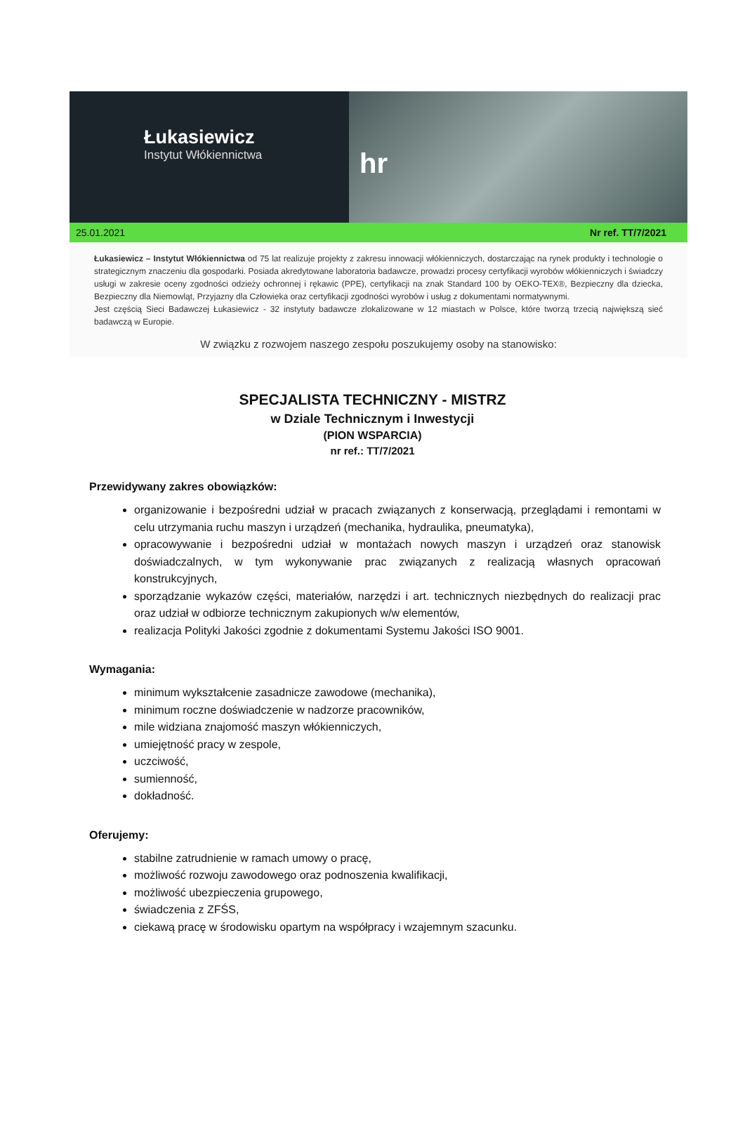Łukasiewicz
Instytut Włókiennictwa
hr
25.01.2021 Nr ref. TT/7/2021
Łukasiewicz – Instytut Włókiennictwa od 75 lat realizuje projekty z zakresu innowacji włókienniczych, dostarczając na rynek produkty i technologie o strategicznym znaczeniu dla gospodarki. Posiada akredytowane laboratoria badawcze, prowadzi procesy certyfikacji wyrobów włókienniczych i świadczy usługi w zakresie oceny zgodności odzieży ochronnej i rękawic (PPE), certyfikacji na znak Standard 100 by OEKO-TEX®, Bezpieczny dla dziecka, Bezpieczny dla Niemowląt, Przyjazny dla Człowieka oraz certyfikacji zgodności wyrobów i usług z dokumentami normatywnymi.
Jest częścią Sieci Badawczej Łukasiewicz - 32 instytuty badawcze zlokalizowane w 12 miastach w Polsce, które tworzą trzecią największą sieć badawczą w Europie.
W związku z rozwojem naszego zespołu poszukujemy osoby na stanowisko:
SPECJALISTA TECHNICZNY - MISTRZ
w Dziale Technicznym i Inwestycji
(PION WSPARCIA)
nr ref.: TT/7/2021
Przewidywany zakres obowiązków:
organizowanie i bezpośredni udział w pracach związanych z konserwacją, przeglądami i remontami w celu utrzymania ruchu maszyn i urządzeń (mechanika, hydraulika, pneumatyka),
opracowywanie i bezpośredni udział w montażach nowych maszyn i urządzeń oraz stanowisk doświadczalnych, w tym wykonywanie prac związanych z realizacją własnych opracowań konstrukcyjnych,
sporządzanie wykazów części, materiałów, narzędzi i art. technicznych niezbędnych do realizacji prac oraz udział w odbiorze technicznym zakupionych w/w elementów,
realizacja Polityki Jakości zgodnie z dokumentami Systemu Jakości ISO 9001.
Wymagania:
minimum wykształcenie zasadnicze zawodowe (mechanika),
minimum roczne doświadczenie w nadzorze pracowników,
mile widziana znajomość maszyn włókienniczych,
umiejętność pracy w zespole,
uczciwość,
sumienność,
dokładność.
Oferujemy:
stabilne zatrudnienie w ramach umowy o pracę,
możliwość rozwoju zawodowego oraz podnoszenia kwalifikacji,
możliwość ubezpieczenia grupowego,
świadczenia z ZFŚS,
ciekawą pracę w środowisku opartym na współpracy i wzajemnym szacunku.